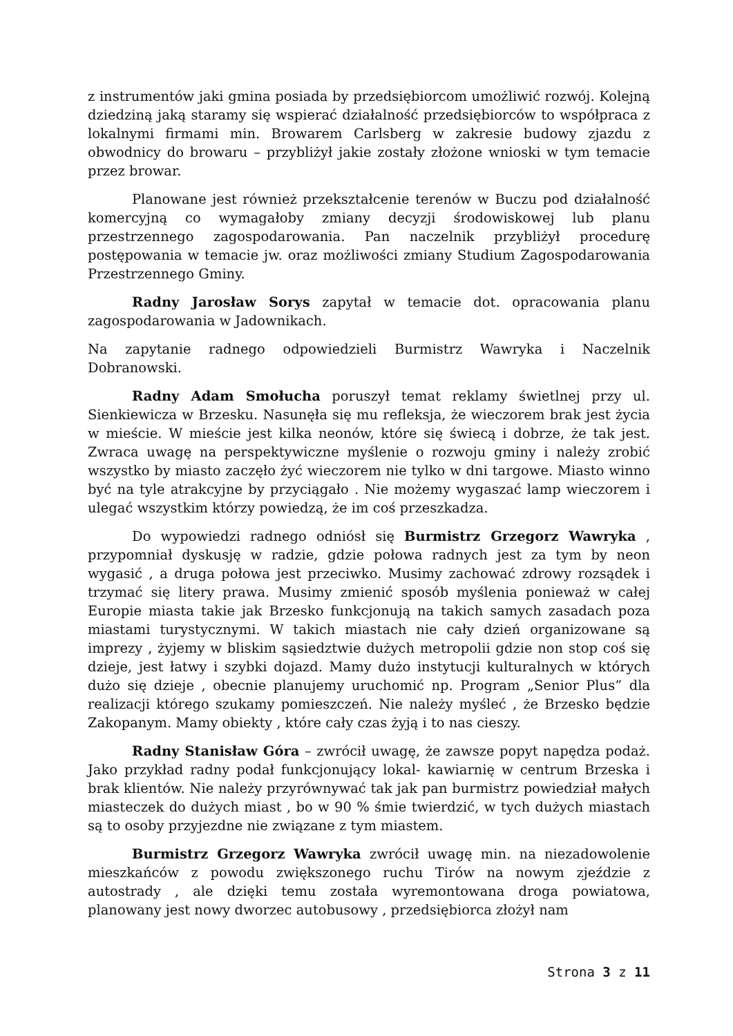z instrumentów jaki gmina posiada by przedsiębiorcom umożliwić rozwój. Kolejną dziedziną jaką staramy się wspierać działalność przedsiębiorców to współpraca z lokalnymi firmami min. Browarem Carlsberg w zakresie budowy zjazdu z obwodnicy do browaru – przybliżył jakie zostały złożone wnioski w tym temacie przez browar.
Planowane jest również przekształcenie terenów w Buczu pod działalność komercyjną co wymagałoby zmiany decyzji środowiskowej lub planu przestrzennego zagospodarowania. Pan naczelnik przybliżył procedurę postępowania w temacie jw. oraz możliwości zmiany Studium Zagospodarowania Przestrzennego Gminy.
Radny Jarosław Sorys zapytał w temacie dot. opracowania planu zagospodarowania w Jadownikach.
Na zapytanie radnego odpowiedzieli Burmistrz Wawryka i Naczelnik Dobranowski.
Radny Adam Smołucha poruszył temat reklamy świetlnej przy ul. Sienkiewicza w Brzesku. Nasunęła się mu refleksja, że wieczorem brak jest życia w mieście. W mieście jest kilka neonów, które się świecą i dobrze, że tak jest. Zwraca uwagę na perspektywiczne myślenie o rozwoju gminy i należy zrobić wszystko by miasto zaczęło żyć wieczorem nie tylko w dni targowe. Miasto winno być na tyle atrakcyjne by przyciągało . Nie możemy wygaszać lamp wieczorem i ulegać wszystkim którzy powiedzą, że im coś przeszkadza.
Do wypowiedzi radnego odniósł się Burmistrz Grzegorz Wawryka , przypomniał dyskusję w radzie, gdzie połowa radnych jest za tym by neon wygasić , a druga połowa jest przeciwko. Musimy zachować zdrowy rozsądek i trzymać się litery prawa. Musimy zmienić sposób myślenia ponieważ w całej Europie miasta takie jak Brzesko funkcjonują na takich samych zasadach poza miastami turystycznymi. W takich miastach nie cały dzień organizowane są imprezy , żyjemy w bliskim sąsiedztwie dużych metropolii gdzie non stop coś się dzieje, jest łatwy i szybki dojazd. Mamy dużo instytucji kulturalnych w których dużo się dzieje , obecnie planujemy uruchomić np. Program „Senior Plus” dla realizacji którego szukamy pomieszczeń. Nie należy myśleć , że Brzesko będzie Zakopanym. Mamy obiekty , które cały czas żyją i to nas cieszy.
Radny Stanisław Góra – zwrócił uwagę, że zawsze popyt napędza podaż. Jako przykład radny podał funkcjonujący lokal- kawiarnię w centrum Brzeska i brak klientów. Nie należy przyrównywać tak jak pan burmistrz powiedział małych miasteczek do dużych miast , bo w 90 % śmie twierdzić, w tych dużych miastach są to osoby przyjezdne nie związane z tym miastem.
Burmistrz Grzegorz Wawryka zwrócił uwagę min. na niezadowolenie mieszkańców z powodu zwiększonego ruchu Tirów na nowym zjeździe z autostrady , ale dzięki temu została wyremontowana droga powiatowa, planowany jest nowy dworzec autobusowy , przedsiębiorca złożył nam
Strona 3 z 11